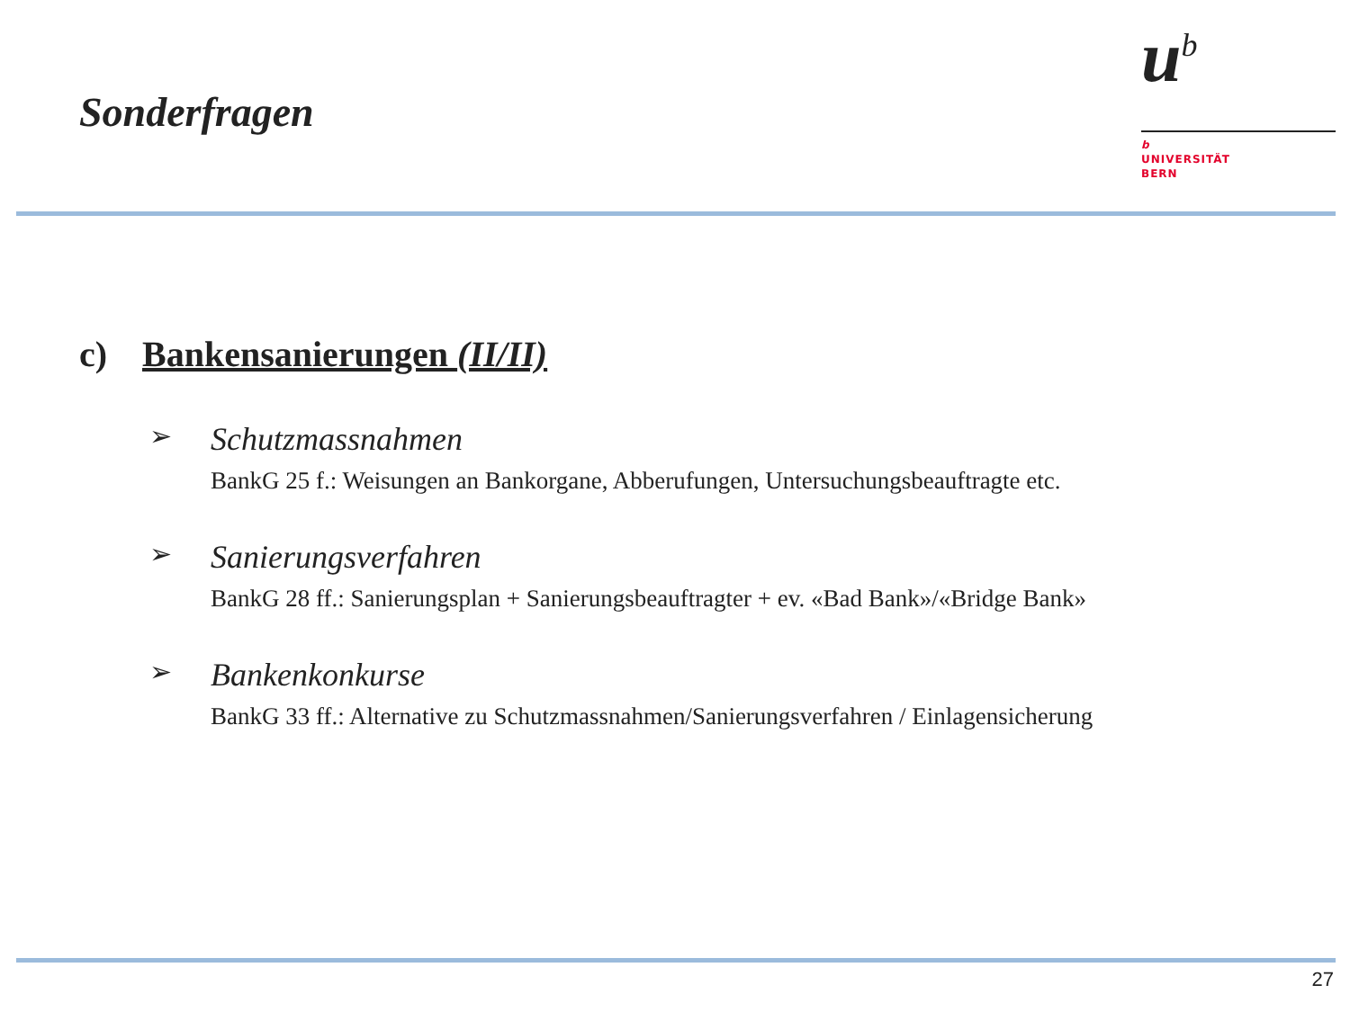Sonderfragen
u<sup>b</sup>
b
UNIVERSITÄT
BERN
c) Bankensanierungen (II/II)
➢
Schutzmassnahmen
BankG 25 f.: Weisungen an Bankorgane, Abberufungen, Untersuchungsbeauftragte etc.
➢
Sanierungsverfahren
BankG 28 ff.: Sanierungsplan + Sanierungsbeauftragter + ev. «Bad Bank»/«Bridge Bank»
➢
Bankenkonkurse
BankG 33 ff.: Alternative zu Schutzmassnahmen/Sanierungsverfahren / Einlagensicherung
27